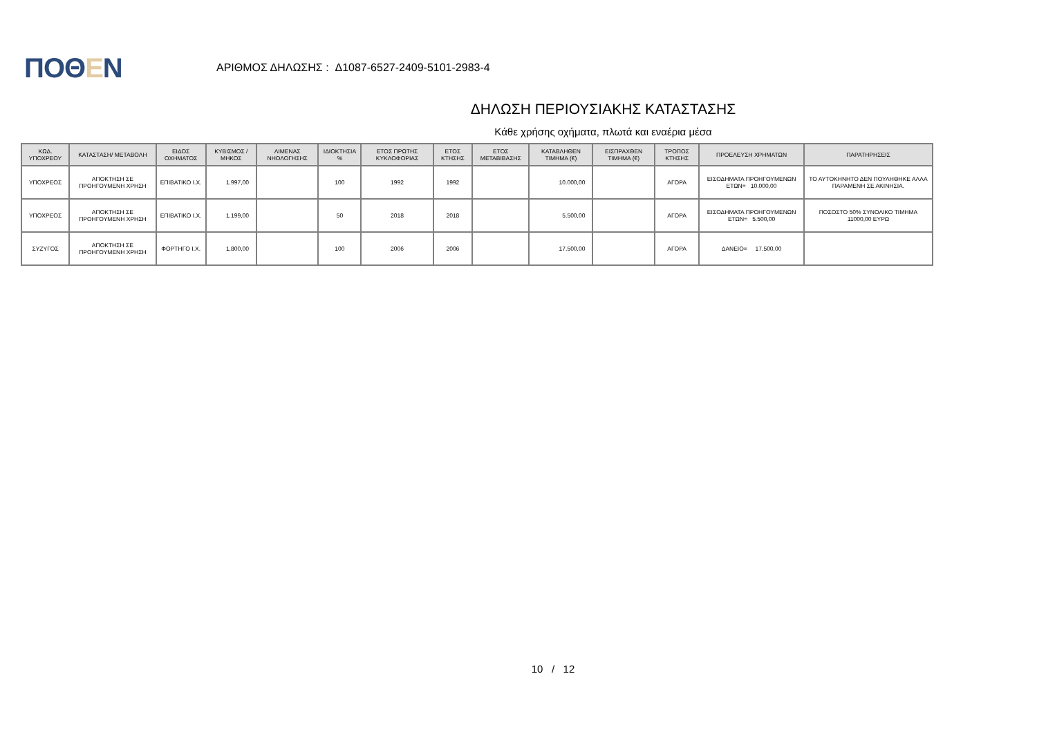ΠΟΘΕΝ
ΑΡΙΘΜΟΣ ΔΗΛΩΣΗΣ : Δ1087-6527-2409-5101-2983-4
ΔΗΛΩΣΗ ΠΕΡΙΟΥΣΙΑΚΗΣ ΚΑΤΑΣΤΑΣΗΣ
Κάθε χρήσης οχήματα, πλωτά και εναέρια μέσα
| ΚΩΔ. ΥΠΟΧΡΕΟΥ | ΚΑΤΑΣΤΑΣΗ/ ΜΕΤΑΒΟΛΗ | ΕΙΔΟΣ ΟΧΗΜΑΤΟΣ | ΚΥΒΙΣΜΟΣ / ΜΗΚΟΣ | ΛΙΜΕΝΑΣ ΝΗΟΛΟΓΗΣΗΣ | ΙΔΙΟΚΤΗΣΙΑ % | ΕΤΟΣ ΠΡΩΤΗΣ ΚΥΚΛΟΦΟΡΙΑΣ | ΕΤΟΣ ΚΤΗΣΗΣ | ΕΤΟΣ ΜΕΤΑΒΙΒΑΣΗΣ | ΚΑΤΑΒΛΗΘΕΝ ΤΙΜΗΜΑ (€) | ΕΙΣΠΡΑΧΘΕΝ ΤΙΜΗΜΑ (€) | ΤΡΟΠΟΣ ΚΤΗΣΗΣ | ΠΡΟΕΛΕΥΣΗ ΧΡΗΜΑΤΩΝ | ΠΑΡΑΤΗΡΗΣΕΙΣ |
| --- | --- | --- | --- | --- | --- | --- | --- | --- | --- | --- | --- | --- | --- |
| ΥΠΟΧΡΕΟΣ | ΑΠΟΚΤΗΣΗ ΣΕ ΠΡΟΗΓΟΥΜΕΝΗ ΧΡΗΣΗ | ΕΠΙΒΑΤΙΚΟ Ι.Χ. | 1.997,00 | | 100 | 1992 | 1992 | | 10.000,00 | | ΑΓΟΡΑ | ΕΙΣΟΔΗΜΑΤΑ ΠΡΟΗΓΟΥΜΕΝΩΝ ΕΤΩΝ= 10.000,00 | ΤΟ ΑΥΤΟΚΗΝΗΤΟ ΔΕΝ ΠΟΥΛΗΘΗΚΕ ΑΛΛΑ ΠΑΡΑΜΕΝΗ ΣΕ ΑΚΙΝΗΣΙΑ. |
| ΥΠΟΧΡΕΟΣ | ΑΠΟΚΤΗΣΗ ΣΕ ΠΡΟΗΓΟΥΜΕΝΗ ΧΡΗΣΗ | ΕΠΙΒΑΤΙΚΟ Ι.Χ. | 1.199,00 | | 50 | 2018 | 2018 | | 5.500,00 | | ΑΓΟΡΑ | ΕΙΣΟΔΗΜΑΤΑ ΠΡΟΗΓΟΥΜΕΝΩΝ ΕΤΩΝ= 5.500,00 | ΠΟΣΟΣΤΟ 50% ΣΥΝΟΛΙΚΟ ΤΙΜΗΜΑ 11000,00 ΕΥΡΩ |
| ΣΥΖΥΓΟΣ | ΑΠΟΚΤΗΣΗ ΣΕ ΠΡΟΗΓΟΥΜΕΝΗ ΧΡΗΣΗ | ΦΟΡΤΗΓΟ Ι.Χ. | 1.800,00 | | 100 | 2006 | 2006 | | 17.500,00 | | ΑΓΟΡΑ | ΔΑΝΕΙΟ= 17.500,00 | |
10 / 12